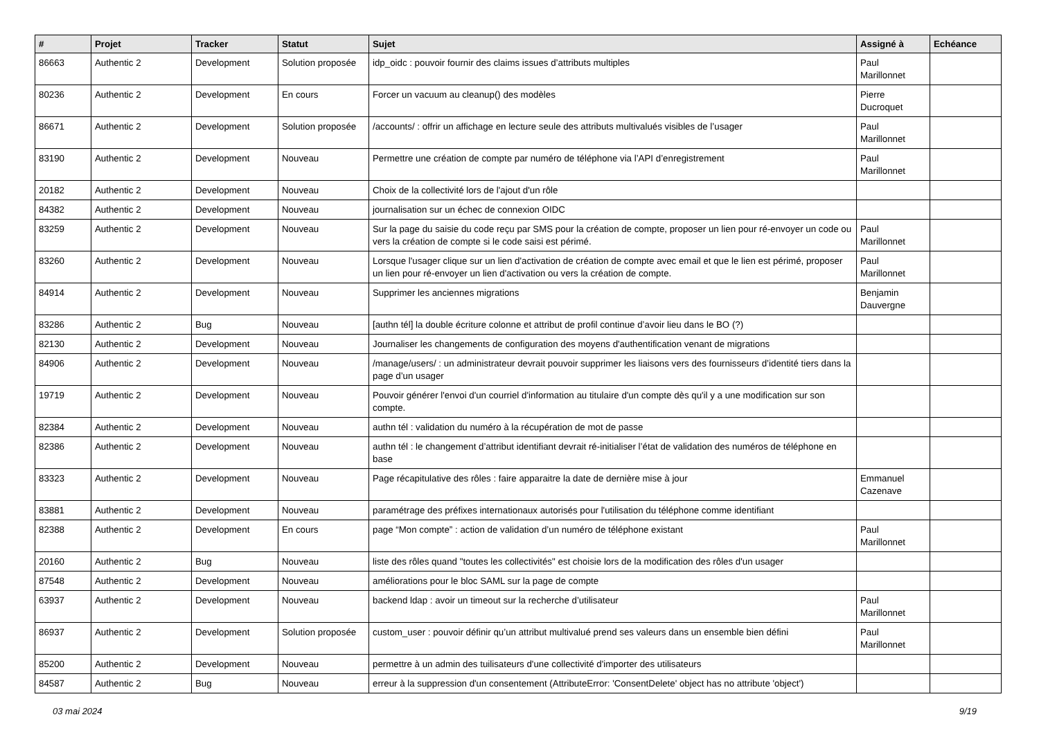| # | Projet | Tracker | Statut | Sujet | Assigné à | Echéance |
| --- | --- | --- | --- | --- | --- | --- |
| 86663 | Authentic 2 | Development | Solution proposée | idp_oidc : pouvoir fournir des claims issues d’attributs multiples | Paul Marillonnet | |
| 80236 | Authentic 2 | Development | En cours | Forcer un vacuum au cleanup() des modèles | Pierre Ducroquet | |
| 86671 | Authentic 2 | Development | Solution proposée | /accounts/ : offrir un affichage en lecture seule des attributs multivalués visibles de l’usager | Paul Marillonnet | |
| 83190 | Authentic 2 | Development | Nouveau | Permettre une création de compte par numéro de téléphone via l’API d’enregistrement | Paul Marillonnet | |
| 20182 | Authentic 2 | Development | Nouveau | Choix de la collectivité lors de l'ajout d'un rôle | | |
| 84382 | Authentic 2 | Development | Nouveau | journalisation sur un échec de connexion OIDC | | |
| 83259 | Authentic 2 | Development | Nouveau | Sur la page du saisie du code reçu par SMS pour la création de compte, proposer un lien pour ré-envoyer un code ou vers la création de compte si le code saisi est périmé. | Paul Marillonnet | |
| 83260 | Authentic 2 | Development | Nouveau | Lorsque l'usager clique sur un lien d'activation de création de compte avec email et que le lien est périmé, proposer un lien pour ré-envoyer un lien d'activation ou vers la création de compte. | Paul Marillonnet | |
| 84914 | Authentic 2 | Development | Nouveau | Supprimer les anciennes migrations | Benjamin Dauvergne | |
| 83286 | Authentic 2 | Bug | Nouveau | [authn tél] la double écriture colonne et attribut de profil continue d’avoir lieu dans le BO (?) | | |
| 82130 | Authentic 2 | Development | Nouveau | Journaliser les changements de configuration des moyens d'authentification venant de migrations | | |
| 84906 | Authentic 2 | Development | Nouveau | /manage/users/ : un administrateur devrait pouvoir supprimer les liaisons vers des fournisseurs d’identité tiers dans la page d’un usager | | |
| 19719 | Authentic 2 | Development | Nouveau | Pouvoir générer l'envoi d'un courriel d'information au titulaire d'un compte dès qu'il y a une modification sur son compte. | | |
| 82384 | Authentic 2 | Development | Nouveau | authn tél : validation du numéro à la récupération de mot de passe | | |
| 82386 | Authentic 2 | Development | Nouveau | authn tél : le changement d’attribut identifiant devrait ré-initialiser l’état de validation des numéros de téléphone en base | | |
| 83323 | Authentic 2 | Development | Nouveau | Page récapitulative des rôles : faire apparaitre la date de dernière mise à jour | Emmanuel Cazenave | |
| 83881 | Authentic 2 | Development | Nouveau | paramétrage des préfixes internationaux autorisés pour l'utilisation du téléphone comme identifiant | | |
| 82388 | Authentic 2 | Development | En cours | page “Mon compte” : action de validation d’un numéro de téléphone existant | Paul Marillonnet | |
| 20160 | Authentic 2 | Bug | Nouveau | liste des rôles quand "toutes les collectivités" est choisie lors de la modification des rôles d'un usager | | |
| 87548 | Authentic 2 | Development | Nouveau | améliorations pour le bloc SAML sur la page de compte | | |
| 63937 | Authentic 2 | Development | Nouveau | backend ldap : avoir un timeout sur la recherche d’utilisateur | Paul Marillonnet | |
| 86937 | Authentic 2 | Development | Solution proposée | custom_user : pouvoir définir qu’un attribut multivalué prend ses valeurs dans un ensemble bien défini | Paul Marillonnet | |
| 85200 | Authentic 2 | Development | Nouveau | permettre à un admin des tuilisateurs d'une collectivité d'importer des utilisateurs | | |
| 84587 | Authentic 2 | Bug | Nouveau | erreur à la suppression d'un consentement (AttributeError: 'ConsentDelete' object has no attribute 'object') | | |
03 mai 2024 9/19